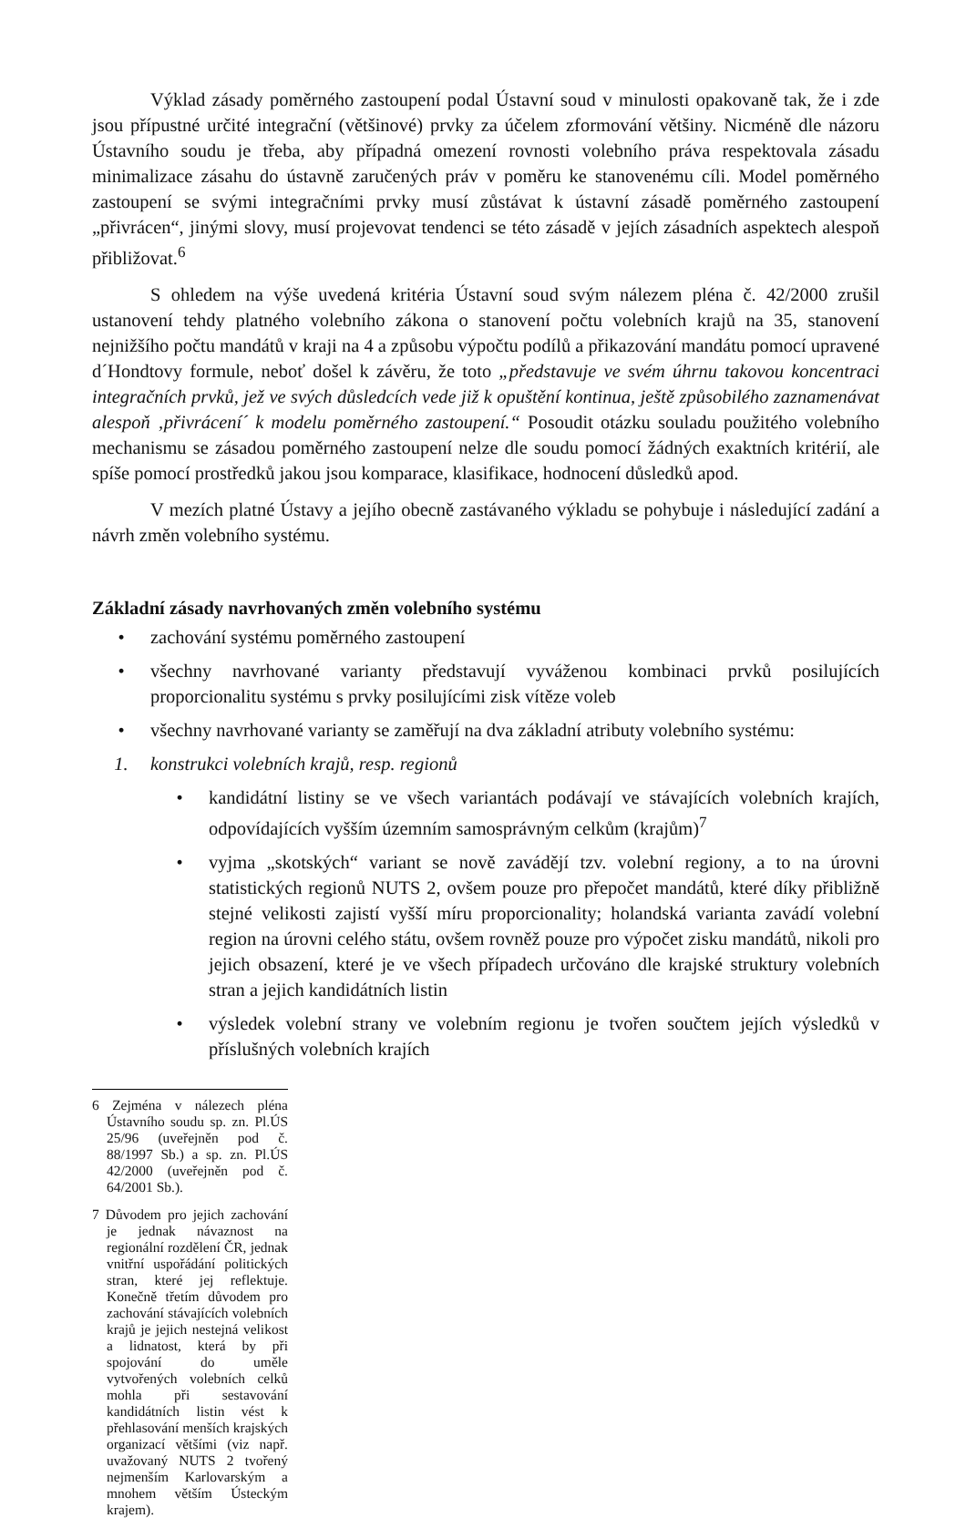Výklad zásady poměrného zastoupení podal Ústavní soud v minulosti opakovaně tak, že i zde jsou přípustné určité integrační (většinové) prvky za účelem zformování většiny. Nicméně dle názoru Ústavního soudu je třeba, aby případná omezení rovnosti volebního práva respektovala zásadu minimalizace zásahu do ústavně zaručených práv v poměru ke stanovenému cíli. Model poměrného zastoupení se svými integračními prvky musí zůstávat k ústavní zásadě poměrného zastoupení „přivrácen“, jinými slovy, musí projevovat tendenci se této zásadě v jejích zásadních aspektech alespoň přibližovat.<sup>6</sup>
S ohledem na výše uvedená kritéria Ústavní soud svým nálezem pléna č. 42/2000 zrušil ustanovení tehdy platného volebního zákona o stanovení počtu volebních krajů na 35, stanovení nejnižšího počtu mandátů v kraji na 4 a způsobu výpočtu podílů a přikazování mandátu pomocí upravené d´Hondtovy formule, neboť došel k závěru, že toto „představuje ve svém úhrnu takovou koncentraci integračních prvků, jež ve svých důsledcích vede již k opuštění kontinua, ještě způsobilého zaznamenávat alespoň ‚přivrácení´ k modelu poměrného zastoupení.“ Posoudit otázku souladu použitého volebního mechanismu se zásadou poměrného zastoupení nelze dle soudu pomocí žádných exaktních kritérií, ale spíše pomocí prostředků jakou jsou komparace, klasifikace, hodnocení důsledků apod.
V mezích platné Ústavy a jejího obecně zastávaného výkladu se pohybuje i následující zadání a návrh změn volebního systému.
Základní zásady navrhovaných změn volebního systému
• zachování systému poměrného zastoupení
• všechny navrhované varianty představují vyváženou kombinaci prvků posilujících proporcionalitu systému s prvky posilujícími zisk vítěze voleb
• všechny navrhované varianty se zaměřují na dva základní atributy volebního systému:
1. konstrukci volebních krajů, resp. regionů
• kandidátní listiny se ve všech variantách podávají ve stávajících volebních krajích, odpovídajících vyšším územním samosprávným celkům (krajům)<sup>7</sup>
• vyjma „skotských“ variant se nově zavádějí tzv. volební regiony, a to na úrovni statistických regionů NUTS 2, ovšem pouze pro přepočet mandátů, které díky přibližně stejné velikosti zajistí vyšší míru proporcionality; holandská varianta zavádí volební region na úrovni celého státu, ovšem rovněž pouze pro výpočet zisku mandátů, nikoli pro jejich obsazení, které je ve všech případech určováno dle krajské struktury volebních stran a jejich kandidátních listin
• výsledek volební strany ve volebním regionu je tvořen součtem jejích výsledků v příslušných volebních krajích
6 Zejména v nálezech pléna Ústavního soudu sp. zn. Pl.ÚS 25/96 (uveřejněn pod č. 88/1997 Sb.) a sp. zn. Pl.ÚS 42/2000 (uveřejněn pod č. 64/2001 Sb.).
7 Důvodem pro jejich zachování je jednak návaznost na regionální rozdělení ČR, jednak vnitřní uspořádání politických stran, které jej reflektuje. Konečně třetím důvodem pro zachování stávajících volebních krajů je jejich nestejná velikost a lidnatost, která by při spojování do uměle vytvořených volebních celků mohla při sestavování kandidátních listin vést k přehlasování menších krajských organizací většími (viz např. uvažovaný NUTS 2 tvořený nejmenším Karlovarským a mnohem větším Ústeckým krajem).